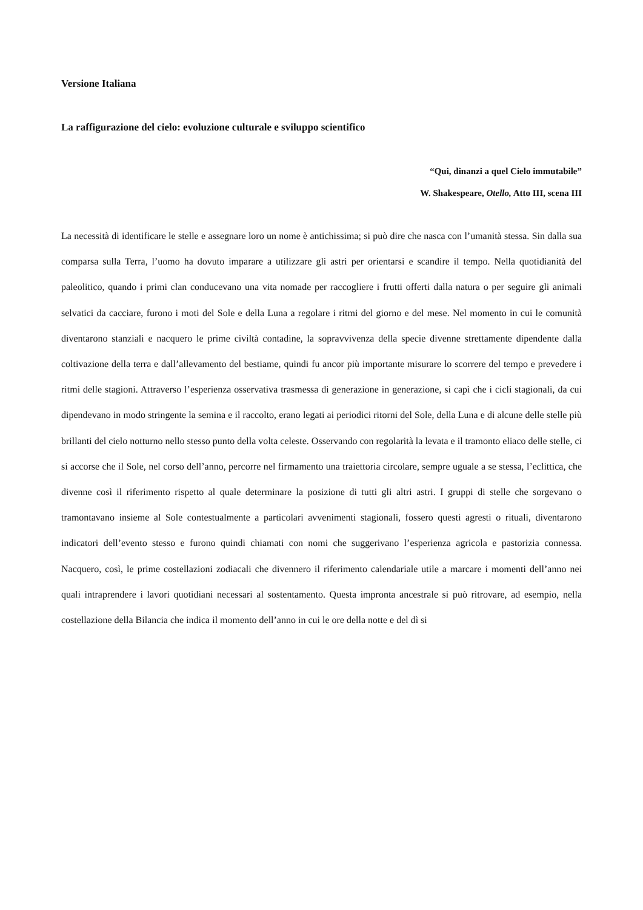Versione Italiana
La raffigurazione del cielo: evoluzione culturale e sviluppo scientifico
“Qui, dinanzi a quel Cielo immutabile”
W. Shakespeare, Otello, Atto III, scena III
La necessità di identificare le stelle e assegnare loro un nome è antichissima; si può dire che nasca con l’umanità stessa. Sin dalla sua comparsa sulla Terra, l’uomo ha dovuto imparare a utilizzare gli astri per orientarsi e scandire il tempo. Nella quotidianità del paleolitico, quando i primi clan conducevano una vita nomade per raccogliere i frutti offerti dalla natura o per seguire gli animali selvatici da cacciare, furono i moti del Sole e della Luna a regolare i ritmi del giorno e del mese. Nel momento in cui le comunità diventarono stanziali e nacquero le prime civiltà contadine, la sopravvivenza della specie divenne strettamente dipendente dalla coltivazione della terra e dall’allevamento del bestiame, quindi fu ancor più importante misurare lo scorrere del tempo e prevedere i ritmi delle stagioni. Attraverso l’esperienza osservativa trasmessa di generazione in generazione, si capì che i cicli stagionali, da cui dipendevano in modo stringente la semina e il raccolto, erano legati ai periodici ritorni del Sole, della Luna e di alcune delle stelle più brillanti del cielo notturno nello stesso punto della volta celeste. Osservando con regolarità la levata e il tramonto eliaco delle stelle, ci si accorse che il Sole, nel corso dell’anno, percorre nel firmamento una traiettoria circolare, sempre uguale a se stessa, l’eclittica, che divenne così il riferimento rispetto al quale determinare la posizione di tutti gli altri astri. I gruppi di stelle che sorgevano o tramontavano insieme al Sole contestualmente a particolari avvenimenti stagionali, fossero questi agresti o rituali, diventarono indicatori dell’evento stesso e furono quindi chiamati con nomi che suggerivano l’esperienza agricola e pastorizia connessa. Nacquero, così, le prime costellazioni zodiacali che divennero il riferimento calendariale utile a marcare i momenti dell’anno nei quali intraprendere i lavori quotidiani necessari al sostentamento. Questa impronta ancestrale si può ritrovare, ad esempio, nella costellazione della Bilancia che indica il momento dell’anno in cui le ore della notte e del dì si